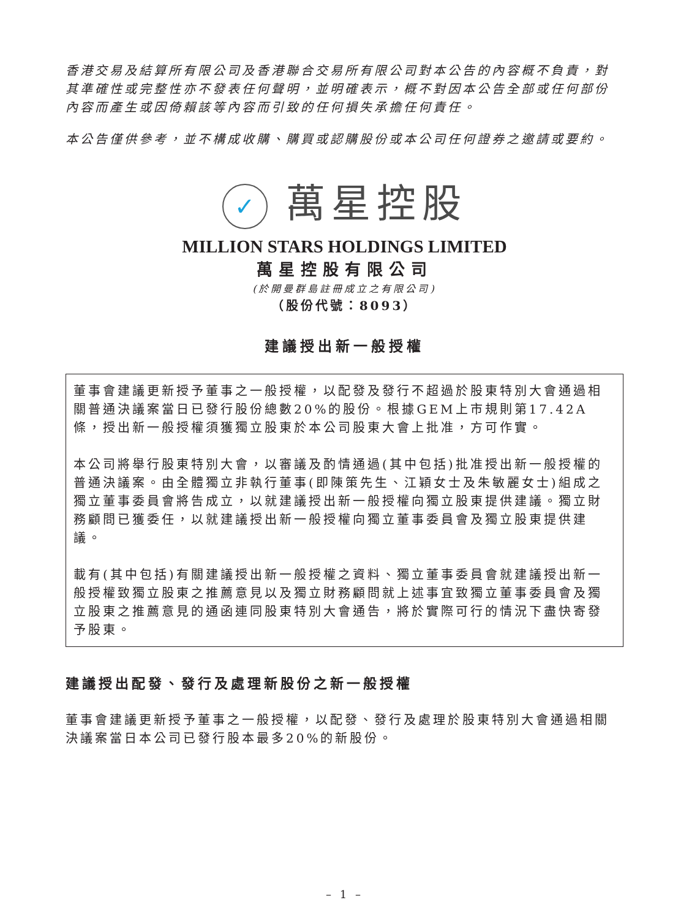香港交易及結算所有限公司及香港聯合交易所有限公司對本公告的內容概不負責，對其準確性或完整性亦不發表任何聲明，並明確表示，概不對因本公告全部或任何部份內容而產生或因倚賴該等內容而引致的任何損失承擔任何責任。
本公告僅供參考，並不構成收購、購買或認購股份或本公司任何證券之邀請或要約。
✓ 萬星控股
MILLION STARS HOLDINGS LIMITED
萬星控股有限公司
(於開曼群島註冊成立之有限公司)
（股份代號：8093）
建議授出新一般授權
董事會建議更新授予董事之一般授權，以配發及發行不超過於股東特別大會通過相關普通決議案當日已發行股份總數20%的股份。根據GEM上市規則第17.42A條，授出新一般授權須獲獨立股東於本公司股東大會上批准，方可作實。
本公司將舉行股東特別大會，以審議及酌情通過(其中包括)批准授出新一般授權的普通決議案。由全體獨立非執行董事(即陳策先生、江穎女士及朱敏麗女士)組成之獨立董事委員會將告成立，以就建議授出新一般授權向獨立股東提供建議。獨立財務顧問已獲委任，以就建議授出新一般授權向獨立董事委員會及獨立股東提供建議。
載有(其中包括)有關建議授出新一般授權之資料、獨立董事委員會就建議授出新一般授權致獨立股東之推薦意見以及獨立財務顧問就上述事宜致獨立董事委員會及獨立股東之推薦意見的通函連同股東特別大會通告，將於實際可行的情況下盡快寄發予股東。
建議授出配發、發行及處理新股份之新一般授權
董事會建議更新授予董事之一般授權，以配發、發行及處理於股東特別大會通過相關決議案當日本公司已發行股本最多20%的新股份。
– 1 –